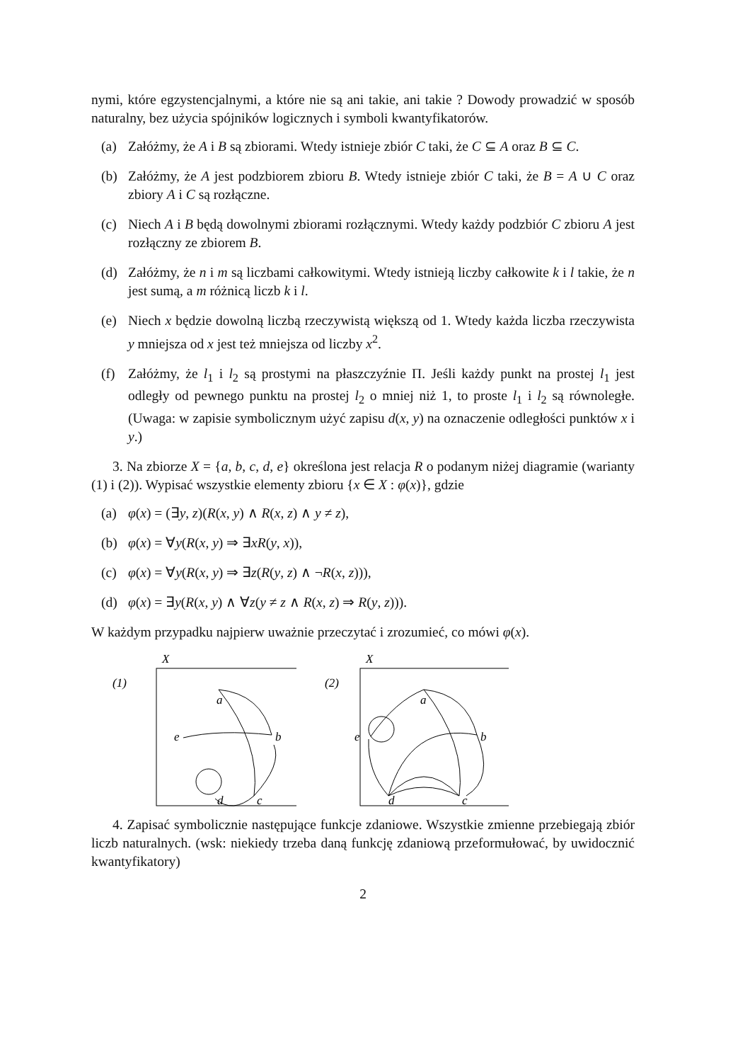nymi, które egzystencjalnymi, a które nie są ani takie, ani takie ? Dowody prowadzić w sposób naturalny, bez użycia spójników logicznych i symboli kwantyfikatorów.
(a) Załóżmy, że A i B są zbiorami. Wtedy istnieje zbiór C taki, że C ⊆ A oraz B ⊆ C.
(b) Załóżmy, że A jest podzbiorem zbioru B. Wtedy istnieje zbiór C taki, że B = A ∪ C oraz zbiory A i C są rozłączne.
(c) Niech A i B będą dowolnymi zbiorami rozłącznymi. Wtedy każdy podzbiór C zbioru A jest rozłączny ze zbiorem B.
(d) Załóżmy, że n i m są liczbami całkowitymi. Wtedy istnieją liczby całkowite k i l takie, że n jest sumą, a m różnicą liczb k i l.
(e) Niech x będzie dowolną liczbą rzeczywistą większą od 1. Wtedy każda liczba rzeczywista y mniejsza od x jest też mniejsza od liczby x<sup>2</sup>.
(f) Załóżmy, że l<sub>1</sub> i l<sub>2</sub> są prostymi na płaszczyźnie Π. Jeśli każdy punkt na prostej l<sub>1</sub> jest odległy od pewnego punktu na prostej l<sub>2</sub> o mniej niż 1, to proste l<sub>1</sub> i l<sub>2</sub> są równoległe. (Uwaga: w zapisie symbolicznym użyć zapisu d(x, y) na oznaczenie odległości punktów x i y.)
3. Na zbiorze X = {a, b, c, d, e} określona jest relacja R o podanym niżej diagramie (warianty (1) i (2)). Wypisać wszystkie elementy zbioru {x ∈ X : φ(x)}, gdzie
(a) φ(x) = (∃y, z)(R(x, y) ∧ R(x, z) ∧ y ≠ z),
(b) φ(x) = ∀y(R(x, y) ⇒ ∃xR(y, x)),
(c) φ(x) = ∀y(R(x, y) ⇒ ∃z(R(y, z) ∧ ¬R(x, z))),
(d) φ(x) = ∃y(R(x, y) ∧ ∀z(y ≠ z ∧ R(x, z) ⇒ R(y, z))).
W każdym przypadku najpierw uważnie przeczytać i zrozumieć, co mówi φ(x).
X
(1)
a
b
e
d
c
X
(2)
a
b
e
d
c
4. Zapisać symbolicznie następujące funkcje zdaniowe. Wszystkie zmienne przebiegają zbiór liczb naturalnych. (wsk: niekiedy trzeba daną funkcję zdaniową przeformułować, by uwidocznić kwantyfikatory)
2